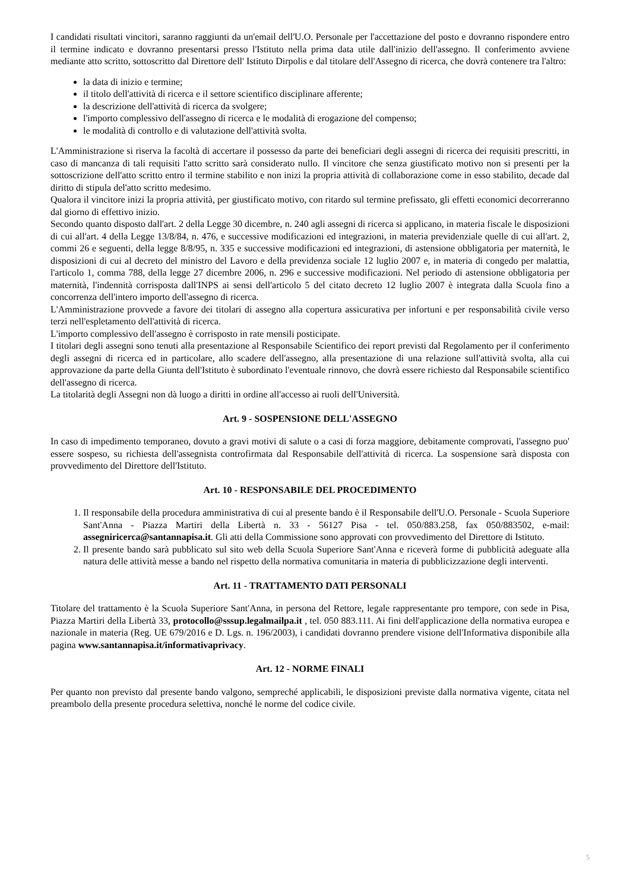I candidati risultati vincitori, saranno raggiunti da un'email dell'U.O. Personale per l'accettazione del posto e dovranno rispondere entro il termine indicato e dovranno presentarsi presso l'Istituto nella prima data utile dall'inizio dell'assegno. Il conferimento avviene mediante atto scritto, sottoscritto dal Direttore dell' Istituto Dirpolis e dal titolare dell'Assegno di ricerca, che dovrà contenere tra l'altro:
la data di inizio e termine;
il titolo dell'attività di ricerca e il settore scientifico disciplinare afferente;
la descrizione dell'attività di ricerca da svolgere;
l'importo complessivo dell'assegno di ricerca e le modalità di erogazione del compenso;
le modalità di controllo e di valutazione dell'attività svolta.
L'Amministrazione si riserva la facoltà di accertare il possesso da parte dei beneficiari degli assegni di ricerca dei requisiti prescritti, in caso di mancanza di tali requisiti l'atto scritto sarà considerato nullo. Il vincitore che senza giustificato motivo non si presenti per la sottoscrizione dell'atto scritto entro il termine stabilito e non inizi la propria attività di collaborazione come in esso stabilito, decade dal diritto di stipula del'atto scritto medesimo.
Qualora il vincitore inizi la propria attività, per giustificato motivo, con ritardo sul termine prefissato, gli effetti economici decorreranno dal giorno di effettivo inizio.
Secondo quanto disposto dall'art. 2 della Legge 30 dicembre, n. 240 agli assegni di ricerca si applicano, in materia fiscale le disposizioni di cui all'art. 4 della Legge 13/8/84, n. 476, e successive modificazioni ed integrazioni, in materia previdenziale quelle di cui all'art. 2, commi 26 e seguenti, della legge 8/8/95, n. 335 e successive modificazioni ed integrazioni, di astensione obbligatoria per maternità, le disposizioni di cui al decreto del ministro del Lavoro e della previdenza sociale 12 luglio 2007 e, in materia di congedo per malattia, l'articolo 1, comma 788, della legge 27 dicembre 2006, n. 296 e successive modificazioni. Nel periodo di astensione obbligatoria per maternità, l'indennità corrisposta dall'INPS ai sensi dell'articolo 5 del citato decreto 12 luglio 2007 è integrata dalla Scuola fino a concorrenza dell'intero importo dell'assegno di ricerca.
L'Amministrazione provvede a favore dei titolari di assegno alla copertura assicurativa per infortuni e per responsabilità civile verso terzi nell'espletamento dell'attività di ricerca.
L'importo complessivo dell'assegno è corrisposto in rate mensili posticipate.
I titolari degli assegni sono tenuti alla presentazione al Responsabile Scientifico dei report previsti dal Regolamento per il conferimento degli assegni di ricerca ed in particolare, allo scadere dell'assegno, alla presentazione di una relazione sull'attività svolta, alla cui approvazione da parte della Giunta dell'Istituto è subordinato l'eventuale rinnovo, che dovrà essere richiesto dal Responsabile scientifico dell'assegno di ricerca.
La titolarità degli Assegni non dà luogo a diritti in ordine all'accesso ai ruoli dell'Università.
Art. 9 - SOSPENSIONE DELL'ASSEGNO
In caso di impedimento temporaneo, dovuto a gravi motivi di salute o a casi di forza maggiore, debitamente comprovati, l'assegno puo' essere sospeso, su richiesta dell'assegnista controfirmata dal Responsabile dell'attività di ricerca. La sospensione sarà disposta con provvedimento del Direttore dell'Istituto.
Art. 10 - RESPONSABILE DEL PROCEDIMENTO
1. Il responsabile della procedura amministrativa di cui al presente bando è il Responsabile dell'U.O. Personale - Scuola Superiore Sant'Anna - Piazza Martiri della Libertà n. 33 - 56127 Pisa - tel. 050/883.258, fax 050/883502, e-mail: assegniricerca@santannapisa.it. Gli atti della Commissione sono approvati con provvedimento del Direttore di Istituto.
2. Il presente bando sarà pubblicato sul sito web della Scuola Superiore Sant'Anna e riceverà forme di pubblicità adeguate alla natura delle attività messe a bando nel rispetto della normativa comunitaria in materia di pubblicizzazione degli interventi.
Art. 11 - TRATTAMENTO DATI PERSONALI
Titolare del trattamento è la Scuola Superiore Sant'Anna, in persona del Rettore, legale rappresentante pro tempore, con sede in Pisa, Piazza Martiri della Libertà 33, protocollo@sssup.legalmailpa.it , tel. 050 883.111. Ai fini dell'applicazione della normativa europea e nazionale in materia (Reg. UE 679/2016 e D. Lgs. n. 196/2003), i candidati dovranno prendere visione dell'Informativa disponibile alla pagina www.santannapisa.it/informativaprivacy.
Art. 12 - NORME FINALI
Per quanto non previsto dal presente bando valgono, sempreché applicabili, le disposizioni previste dalla normativa vigente, citata nel preambolo della presente procedura selettiva, nonché le norme del codice civile.
5